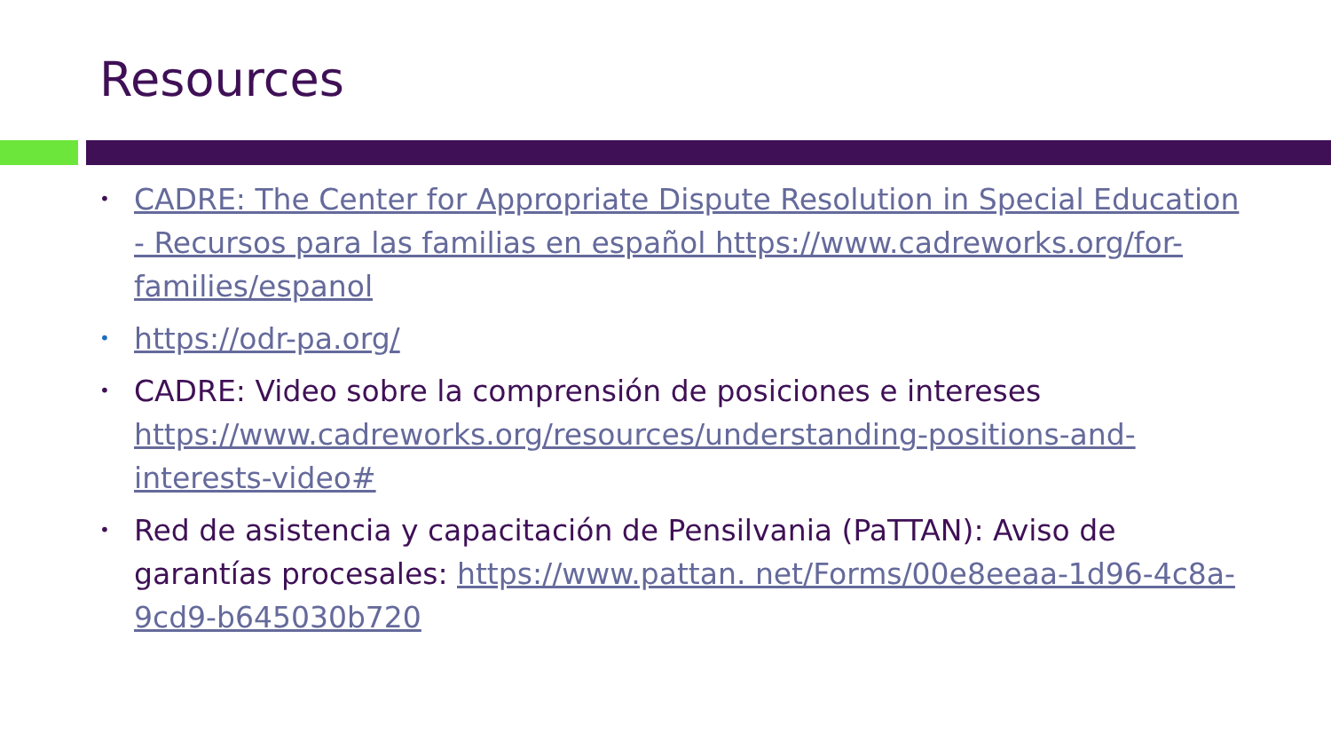Resources
• CADRE: The Center for Appropriate Dispute Resolution in Special Education - Recursos para las familias en español https://www.cadreworks.org/for-families/espanol
• https://odr-pa.org/
• CADRE: Video sobre la comprensión de posiciones e intereses https://www.cadreworks.org/resources/understanding-positions-and-interests-video#
• Red de asistencia y capacitación de Pensilvania (PaTTAN): Aviso de garantías procesales: https://www.pattan. net/Forms/00e8eeaa-1d96-4c8a-9cd9-b645030b720